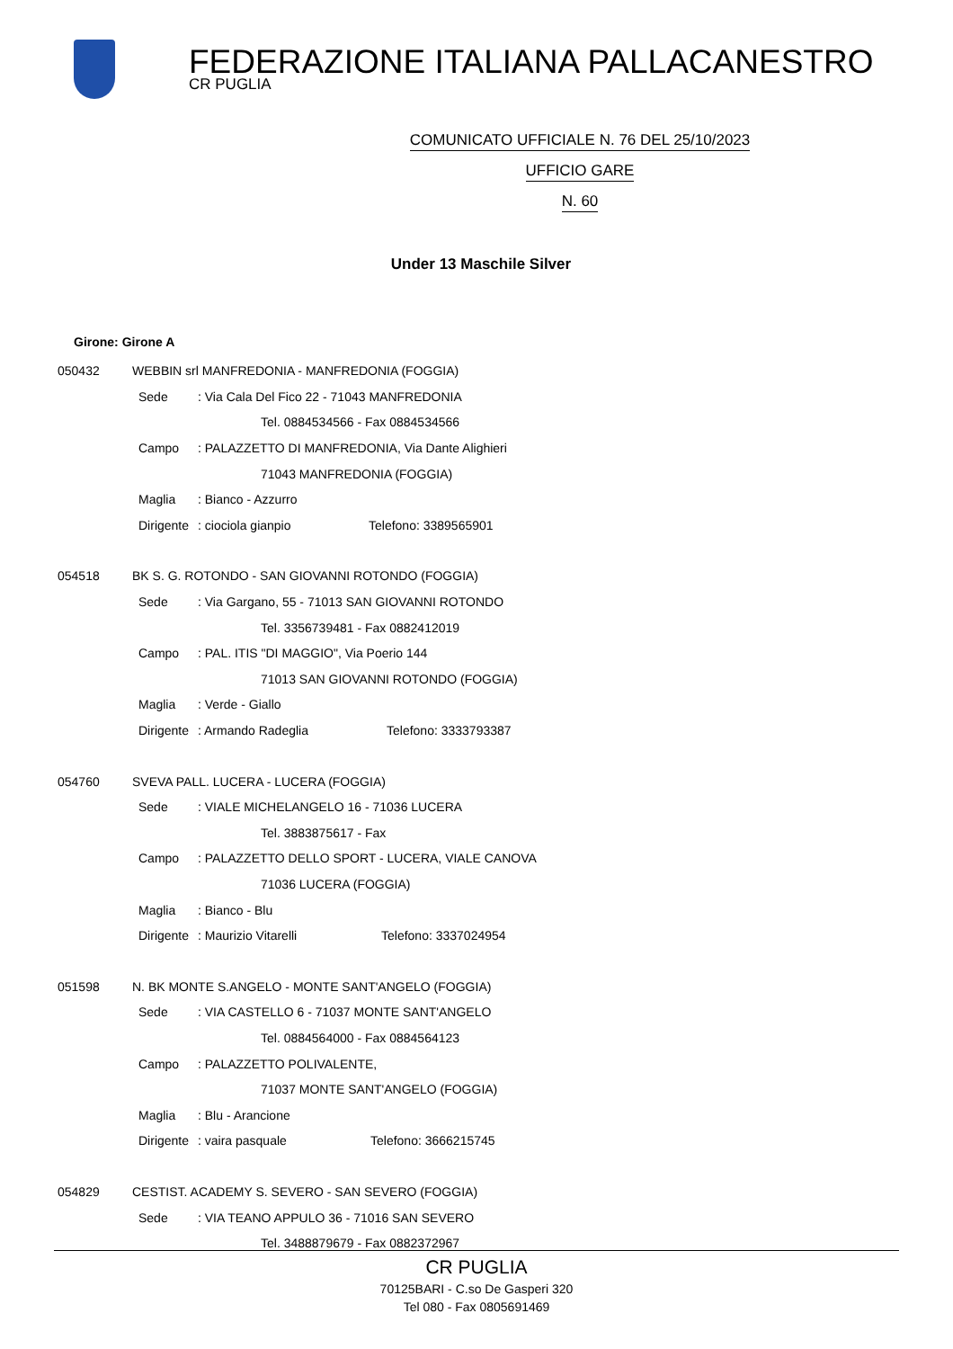FEDERAZIONE ITALIANA PALLACANESTRO
CR PUGLIA
COMUNICATO UFFICIALE N. 76 DEL 25/10/2023
UFFICIO GARE
N. 60
Under 13 Maschile Silver
Girone: Girone A
050432 WEBBIN srl MANFREDONIA - MANFREDONIA (FOGGIA)
Sede: Via Cala Del Fico 22 - 71043 MANFREDONIA
Tel. 0884534566 - Fax 0884534566
Campo: PALAZZETTO DI MANFREDONIA, Via Dante Alighieri
71043 MANFREDONIA (FOGGIA)
Maglia: Bianco - Azzurro
Dirigente: ciociola gianpio Telefono: 3389565901
054518 BK S. G. ROTONDO - SAN GIOVANNI ROTONDO (FOGGIA)
Sede: Via Gargano, 55 - 71013 SAN GIOVANNI ROTONDO
Tel. 3356739481 - Fax 0882412019
Campo: PAL. ITIS "DI MAGGIO", Via Poerio 144
71013 SAN GIOVANNI ROTONDO (FOGGIA)
Maglia: Verde - Giallo
Dirigente: Armando Radeglia Telefono: 3333793387
054760 SVEVA PALL. LUCERA - LUCERA (FOGGIA)
Sede: VIALE MICHELANGELO 16 - 71036 LUCERA
Tel. 3883875617 - Fax
Campo: PALAZZETTO DELLO SPORT - LUCERA, VIALE CANOVA
71036 LUCERA (FOGGIA)
Maglia: Bianco - Blu
Dirigente: Maurizio Vitarelli Telefono: 3337024954
051598 N. BK MONTE S.ANGELO - MONTE SANT'ANGELO (FOGGIA)
Sede: VIA CASTELLO 6 - 71037 MONTE SANT'ANGELO
Tel. 0884564000 - Fax 0884564123
Campo: PALAZZETTO POLIVALENTE,
71037 MONTE SANT'ANGELO (FOGGIA)
Maglia: Blu - Arancione
Dirigente: vaira pasquale Telefono: 3666215745
054829 CESTIST. ACADEMY S. SEVERO - SAN SEVERO (FOGGIA)
Sede: VIA TEANO APPULO 36 - 71016 SAN SEVERO
Tel. 3488879679 - Fax 0882372967
CR PUGLIA
70125BARI - C.so De Gasperi 320
Tel 080 - Fax 0805691469